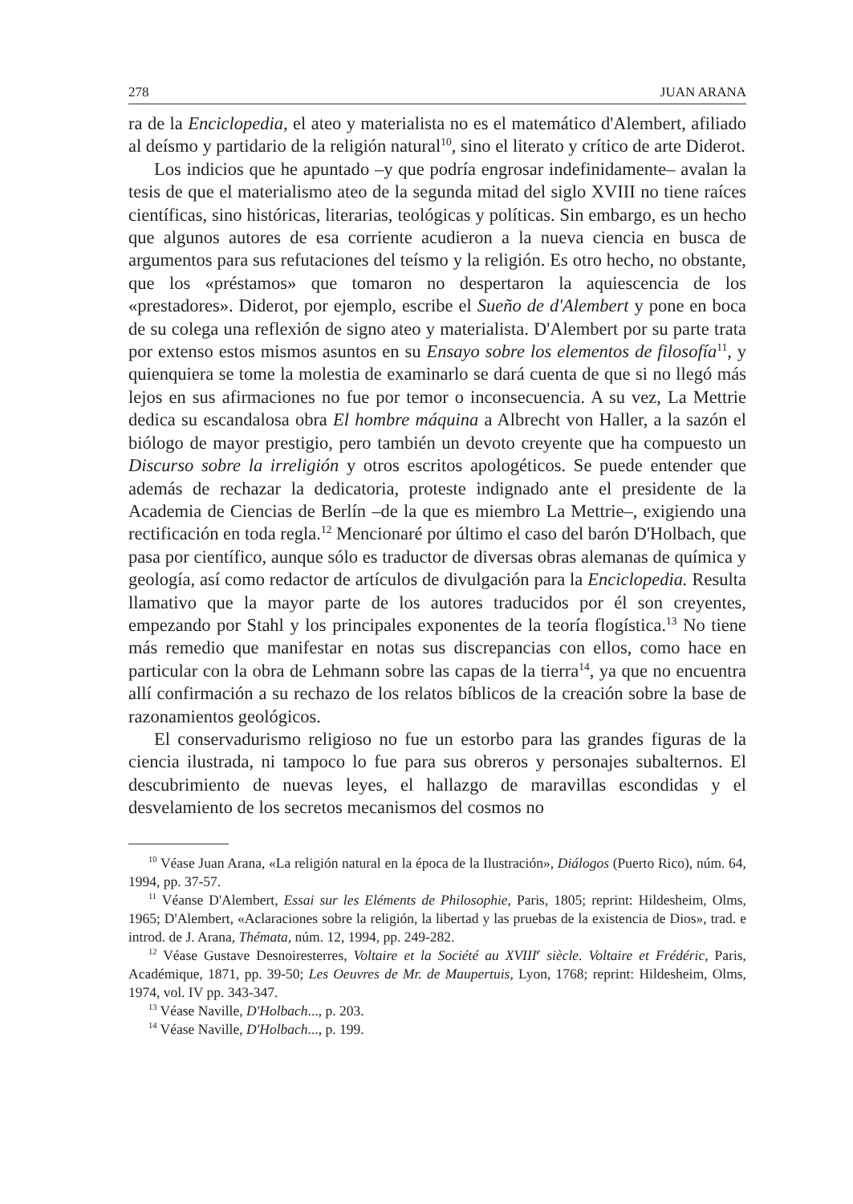278 JUAN ARANA
ra de la Enciclopedia, el ateo y materialista no es el matemático d'Alembert, afiliado al deísmo y partidario de la religión natural<sup>10</sup>, sino el literato y crítico de arte Diderot.
Los indicios que he apuntado –y que podría engrosar indefinidamente– avalan la tesis de que el materialismo ateo de la segunda mitad del siglo XVIII no tiene raíces científicas, sino históricas, literarias, teológicas y políticas. Sin embargo, es un hecho que algunos autores de esa corriente acudieron a la nueva ciencia en busca de argumentos para sus refutaciones del teísmo y la religión. Es otro hecho, no obstante, que los «préstamos» que tomaron no despertaron la aquiescencia de los «prestadores». Diderot, por ejemplo, escribe el Sueño de d'Alembert y pone en boca de su colega una reflexión de signo ateo y materialista. D'Alembert por su parte trata por extenso estos mismos asuntos en su Ensayo sobre los elementos de filosofía<sup>11</sup>, y quienquiera se tome la molestia de examinarlo se dará cuenta de que si no llegó más lejos en sus afirmaciones no fue por temor o inconsecuencia. A su vez, La Mettrie dedica su escandalosa obra El hombre máquina a Albrecht von Haller, a la sazón el biólogo de mayor prestigio, pero también un devoto creyente que ha compuesto un Discurso sobre la irreligión y otros escritos apologéticos. Se puede entender que además de rechazar la dedicatoria, proteste indignado ante el presidente de la Academia de Ciencias de Berlín –de la que es miembro La Mettrie–, exigiendo una rectificación en toda regla.<sup>12</sup> Mencionaré por último el caso del barón D'Holbach, que pasa por científico, aunque sólo es traductor de diversas obras alemanas de química y geología, así como redactor de artículos de divulgación para la Enciclopedia. Resulta llamativo que la mayor parte de los autores traducidos por él son creyentes, empezando por Stahl y los principales exponentes de la teoría flogística.<sup>13</sup> No tiene más remedio que manifestar en notas sus discrepancias con ellos, como hace en particular con la obra de Lehmann sobre las capas de la tierra<sup>14</sup>, ya que no encuentra allí confirmación a su rechazo de los relatos bíblicos de la creación sobre la base de razonamientos geológicos.
El conservadurismo religioso no fue un estorbo para las grandes figuras de la ciencia ilustrada, ni tampoco lo fue para sus obreros y personajes subalternos. El descubrimiento de nuevas leyes, el hallazgo de maravillas escondidas y el desvelamiento de los secretos mecanismos del cosmos no
<sup>10</sup> Véase Juan Arana, «La religión natural en la época de la Ilustración», Diálogos (Puerto Rico), núm. 64, 1994, pp. 37-57.
<sup>11</sup> Véanse D'Alembert, Essai sur les Eléments de Philosophie, Paris, 1805; reprint: Hildesheim, Olms, 1965; D'Alembert, «Aclaraciones sobre la religión, la libertad y las pruebas de la existencia de Dios», trad. e introd. de J. Arana, Thémata, núm. 12, 1994, pp. 249-282.
<sup>12</sup> Véase Gustave Desnoiresterres, Voltaire et la Société au XVIII<sup>e</sup> siècle. Voltaire et Frédéric, Paris, Académique, 1871, pp. 39-50; Les Oeuvres de Mr. de Maupertuis, Lyon, 1768; reprint: Hildesheim, Olms, 1974, vol. IV pp. 343-347.
<sup>13</sup> Véase Naville, D'Holbach..., p. 203.
<sup>14</sup> Véase Naville, D'Holbach..., p. 199.